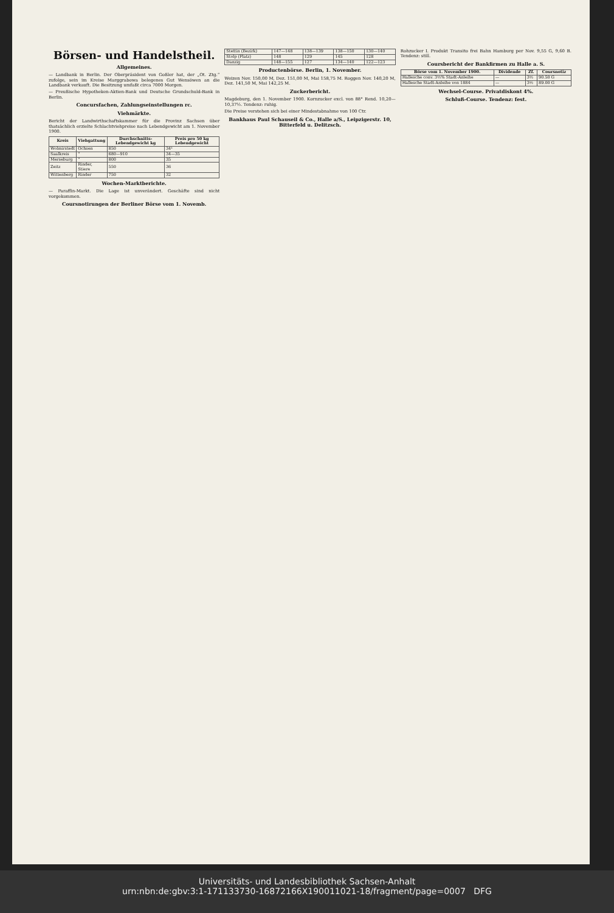Börsen- und Handelstheil.
Allgemeines.
— Landbank in Berlin. Der Oberpräsident von Goßler hat, der „Ot. Ztg.“ zufolge, sein im Kreise Marggrabowa belegenes Gut Wensöwen an die Landbank verkauft. Die Besitzung umfaßt circa 7000 Morgen.
— Preußische Hypotheken-Aktien-Bank und Deutsche Grundschuld-Bank in Berlin.
Concursfachen, Zahlungseinstellungen rc.
Viehmärkte.
Bericht der Landwirthschaftskammer für die Provinz Sachsen über thatsächlich erzielte Schlachtviehpreise nach Lebendgewicht am 1. November 1900.
| Kreis | Viehgattung | Durchschnitts-Lebendgewicht kg | Preis pro 50 kg Lebendgewicht |
| --- | --- | --- | --- |
| Wolmirstedt | Ochsen | 850 | 34¹ |
| Saalkreis | " | 680—910 | 34—35 |
| Merseburg | " | 800 | 35 |
| Zeitz | Rinder, Stiere | 550 | 36 |
| Wittenberg | Rinder | 750 | 32 |
Wochen-Marktberichte.
— Paraffin-Markt. Die Lage ist unverändert. Geschäfte sind nicht vorgekommen.
Coursnotirungen der Berliner Börse vom 1. Novemb.
| Stettin (Bezirk) | 147—148 | 138—139 | 138—150 | 130—140 |
| Stolp (Platz) | 148 | 129 | 145 | 128 |
| Danzig | 148—155 | 127 | 134—140 | 122—123 |
Productenbörse. Berlin, 1. November.
Weizen Nov. 150,00 M, Dez. 151,00 M, Mai 158,75 M. Roggen Nov. 140,20 M, Dez. 141,50 M, Mai 142,25 M.
Zuckerbericht.
Magdeburg, den 1. November 1900. Kornzucker excl. von 88° Rend. 10,20—10,37½. Tendenz: ruhig.
Die Preise verstehen sich bei einer Mindestabnahme von 100 Ctr.
Bankhaus Paul Schauseil & Co., Halle a/S., Leipzigerstr. 10, Bitterfeld u. Delitzsch.
Rohzucker I. Produkt Transito frei Bahn Hamburg per Nov. 9,55 G, 9,60 B. Tendenz: still.
Coursbericht der Bankfirmen zu Halle a. S.
| Börse vom 1. November 1900. | Dividende | Zf. | Coursnotiz |
| --- | --- | --- | --- |
| Hallesche conv. 3½% Stadt-Anleihe | — | 3½ | 90.50 G |
| Hallesche Stadt-Anleihe von 1884 | — | 3½ | 89.00 G |
Wechsel-Course. Privatdiskont 4%.
Schluß-Course. Tendenz: fest.
Universitäts- und Landesbibliothek Sachsen-Anhalt
urn:nbn:de:gbv:3:1-171133730-16872166X190011021-18/fragment/page=0007 DFG